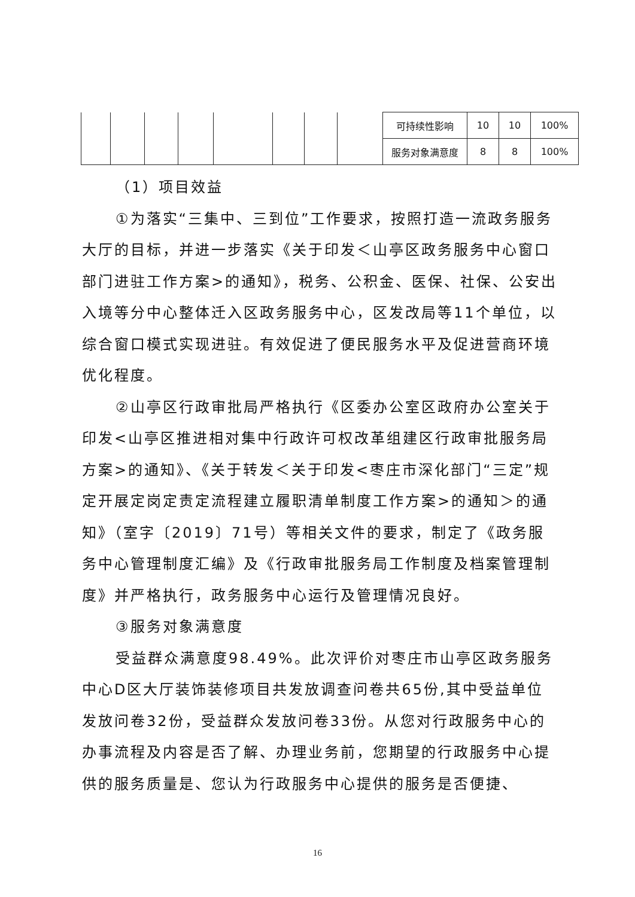| | | | | | | | | 可持续性影响 | 10 | 10 | 100% |
| | | | | | | | | 服务对象满意度 | 8 | 8 | 100% |
（1）项目效益
①为落实“三集中、三到位”工作要求，按照打造一流政务服务大厅的目标，并进一步落实《关于印发＜山亭区政务服务中心窗口部门进驻工作方案>的通知》，税务、公积金、医保、社保、公安出入境等分中心整体迁入区政务服务中心，区发改局等11个单位，以综合窗口模式实现进驻。有效促进了便民服务水平及促进营商环境优化程度。
②山亭区行政审批局严格执行《区委办公室区政府办公室关于印发<山亭区推进相对集中行政许可权改革组建区行政审批服务局方案>的通知》、《关于转发＜关于印发<枣庄市深化部门“三定”规定开展定岗定责定流程建立履职清单制度工作方案>的通知＞的通知》（室字〔2019〕71号）等相关文件的要求，制定了《政务服务中心管理制度汇编》及《行政审批服务局工作制度及档案管理制度》并严格执行，政务服务中心运行及管理情况良好。
③服务对象满意度
受益群众满意度98.49%。此次评价对枣庄市山亭区政务服务中心D区大厅装饰装修项目共发放调查问卷共65份,其中受益单位发放问卷32份，受益群众发放问卷33份。从您对行政服务中心的办事流程及内容是否了解、办理业务前，您期望的行政服务中心提供的服务质量是、您认为行政服务中心提供的服务是否便捷、
16